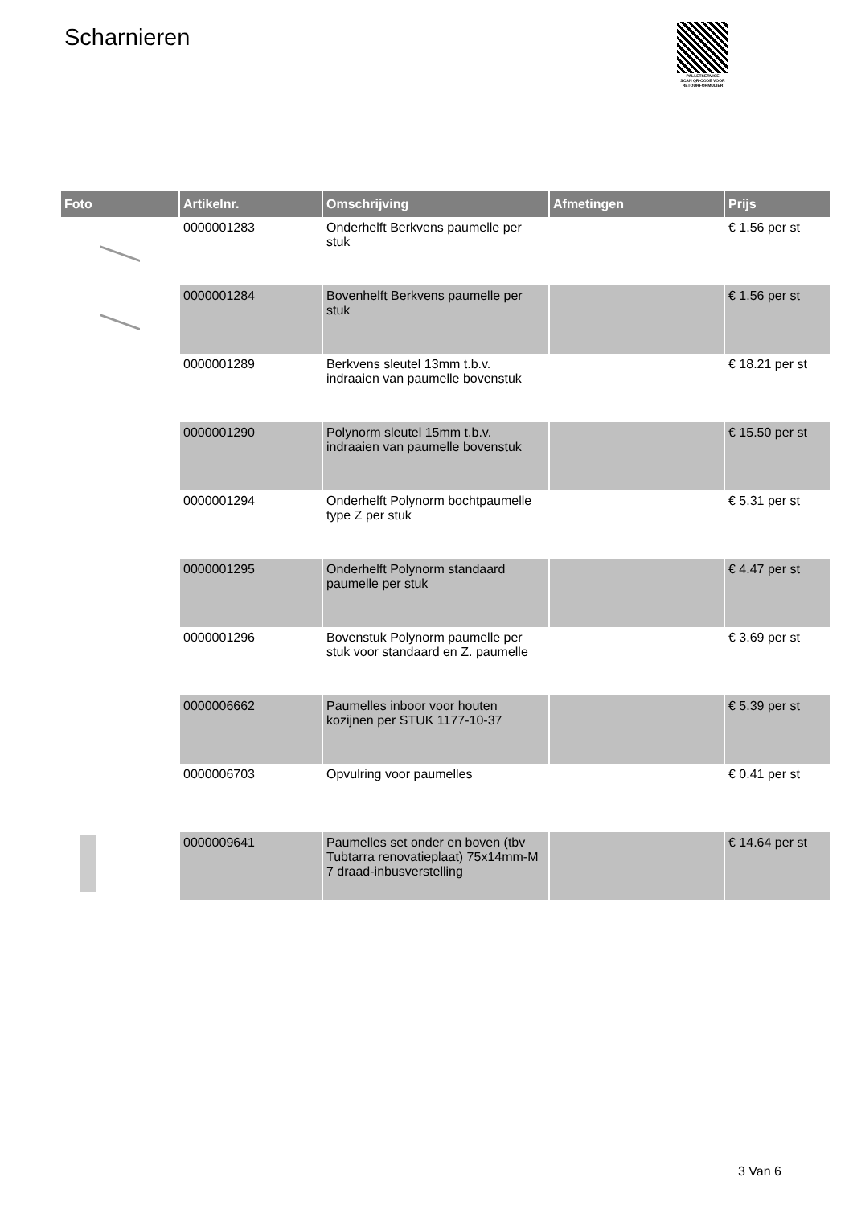Scharnieren
PALLETSERVICE
SCAN QR-CODE VOOR RETOURFORMULIER
| Foto | Artikelnr. | Omschrijving | Afmetingen | Prijs |
| --- | --- | --- | --- | --- |
| | 0000001283 | Onderhelft Berkvens paumelle per stuk | | € 1.56 per st |
| | 0000001284 | Bovenhelft Berkvens paumelle per stuk | | € 1.56 per st |
| | 0000001289 | Berkvens sleutel 13mm t.b.v. indraaien van paumelle bovenstuk | | € 18.21 per st |
| | 0000001290 | Polynorm sleutel 15mm t.b.v. indraaien van paumelle bovenstuk | | € 15.50 per st |
| | 0000001294 | Onderhelft Polynorm bochtpaumelle type Z per stuk | | € 5.31 per st |
| | 0000001295 | Onderhelft Polynorm standaard paumelle per stuk | | € 4.47 per st |
| | 0000001296 | Bovenstuk Polynorm paumelle per stuk voor standaard en Z. paumelle | | € 3.69 per st |
| | 0000006662 | Paumelles inboor voor houten kozijnen per STUK 1177-10-37 | | € 5.39 per st |
| | 0000006703 | Opvulring voor paumelles | | € 0.41 per st |
| | 0000009641 | Paumelles set onder en boven (tbv Tubtarra renovatieplaat) 75x14mm-M 7 draad-inbusverstelling | | € 14.64 per st |
3 Van 6